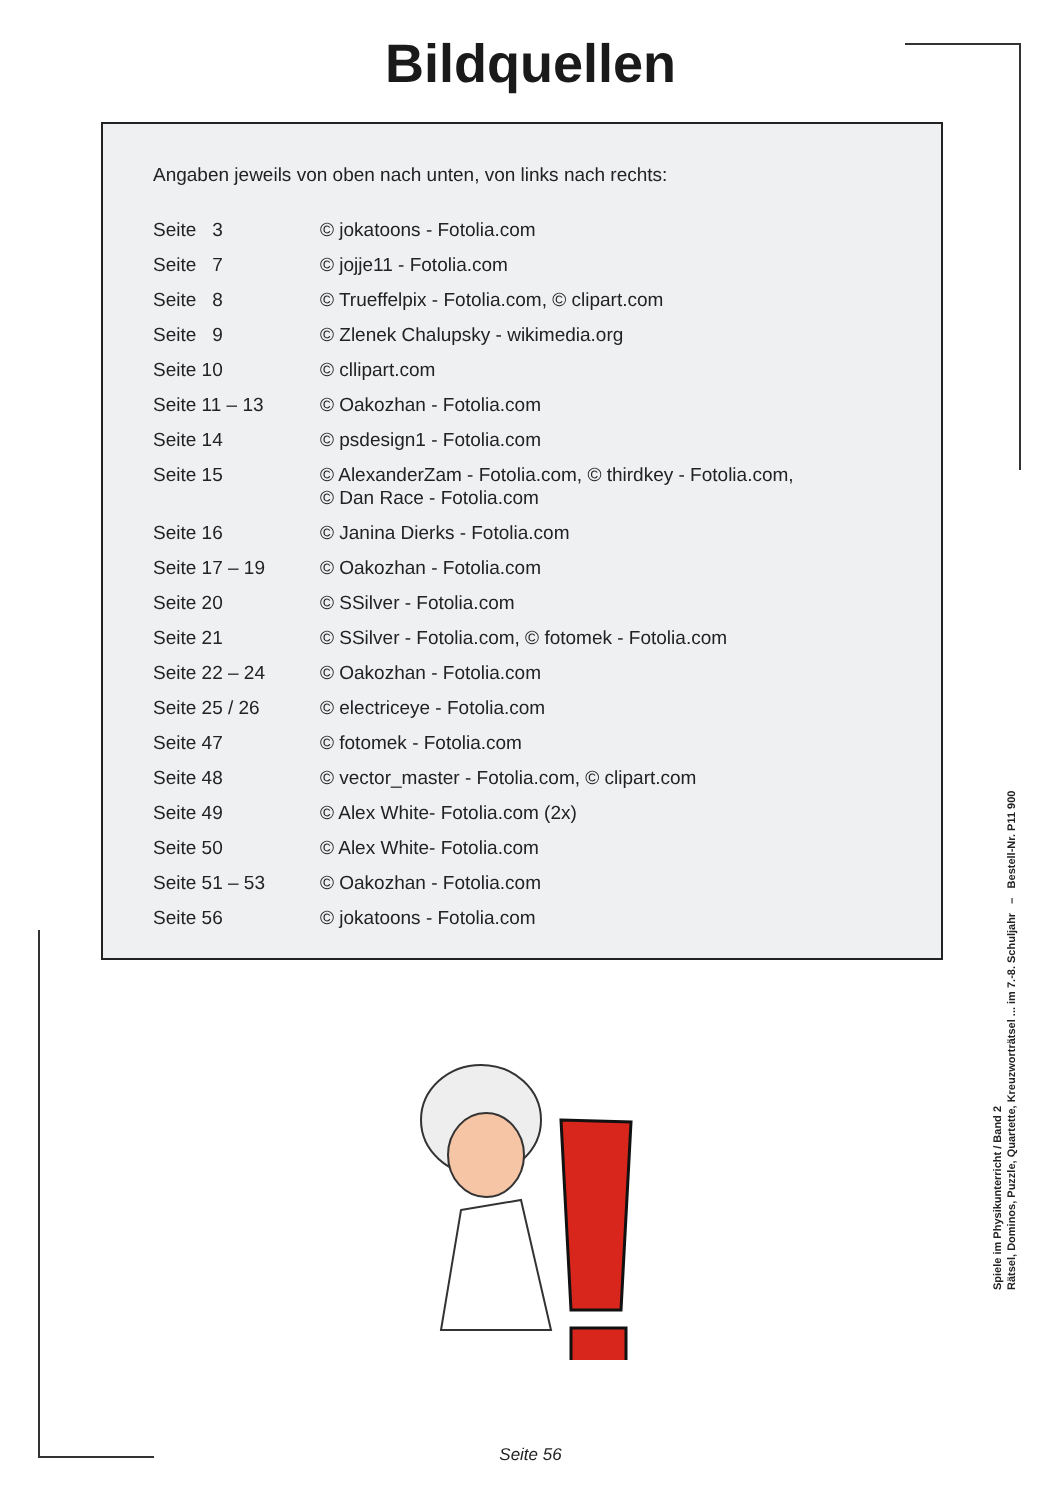Bildquellen
Angaben jeweils von oben nach unten, von links nach rechts:
| Seite 3 | © jokatoons - Fotolia.com |
| Seite 7 | © jojje11 - Fotolia.com |
| Seite 8 | © Trueffelpix - Fotolia.com, © clipart.com |
| Seite 9 | © Zlenek Chalupsky - wikimedia.org |
| Seite 10 | © cllipart.com |
| Seite 11 – 13 | © Oakozhan - Fotolia.com |
| Seite 14 | © psdesign1 - Fotolia.com |
| Seite 15 | © AlexanderZam - Fotolia.com, © thirdkey - Fotolia.com, © Dan Race - Fotolia.com |
| Seite 16 | © Janina Dierks - Fotolia.com |
| Seite 17 – 19 | © Oakozhan - Fotolia.com |
| Seite 20 | © SSilver - Fotolia.com |
| Seite 21 | © SSilver - Fotolia.com, © fotomek - Fotolia.com |
| Seite 22 – 24 | © Oakozhan - Fotolia.com |
| Seite 25 / 26 | © electriceye - Fotolia.com |
| Seite 47 | © fotomek - Fotolia.com |
| Seite 48 | © vector_master - Fotolia.com, © clipart.com |
| Seite 49 | © Alex White- Fotolia.com (2x) |
| Seite 50 | © Alex White- Fotolia.com |
| Seite 51 – 53 | © Oakozhan - Fotolia.com |
| Seite 56 | © jokatoons - Fotolia.com |
Spiele im Physikunterricht / Band 2
Rätsel, Dominos, Puzzle, Quartette, Kreuzworträtsel ... im 7.-8. Schuljahr – Bestell-Nr. P11 900
Seite 56